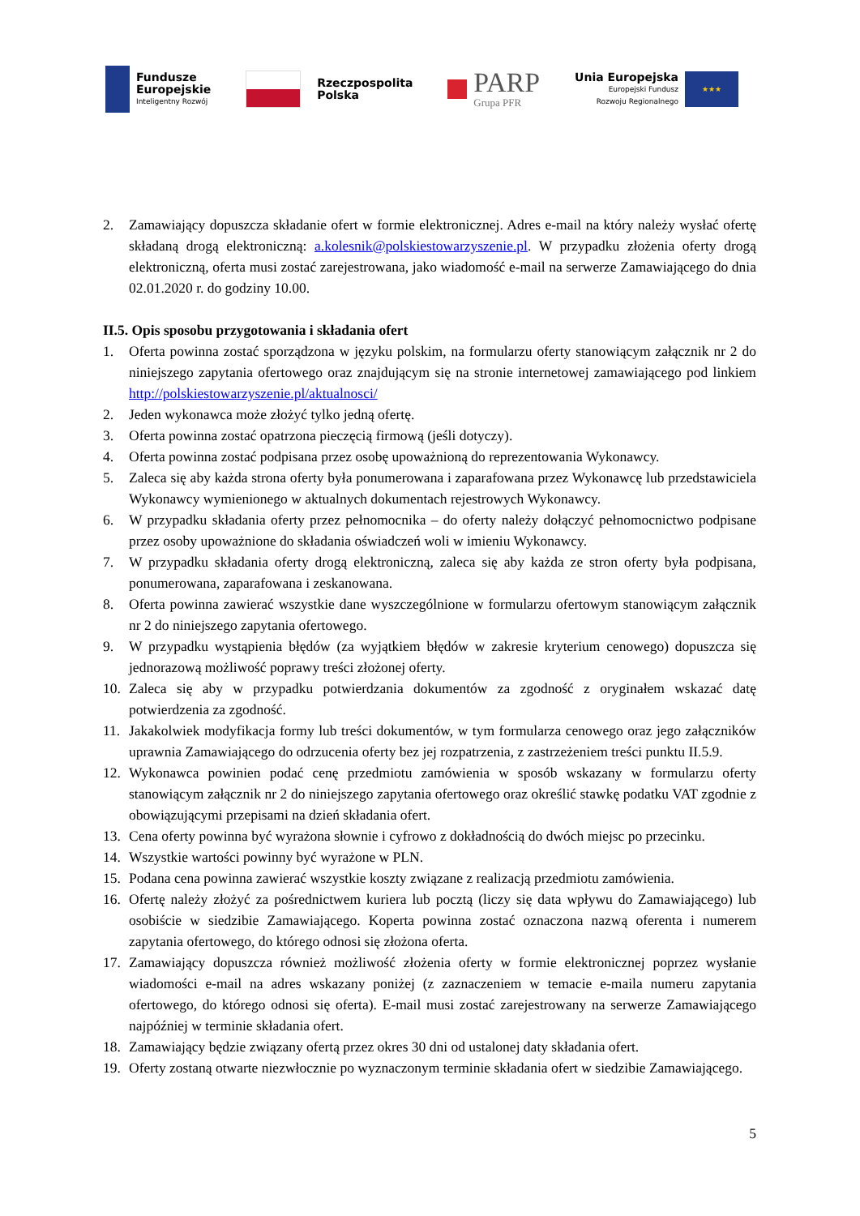Fundusze
Europejskie
Inteligentny Rozwój
Rzeczpospolita
Polska
PARP
Grupa PFR
Unia Europejska
Europejski Fundusz
Rozwoju Regionalnego
★★★
2. Zamawiający dopuszcza składanie ofert w formie elektronicznej. Adres e-mail na który należy wysłać ofertę składaną drogą elektroniczną: a.kolesnik@polskiestowarzyszenie.pl. W przypadku złożenia oferty drogą elektroniczną, oferta musi zostać zarejestrowana, jako wiadomość e-mail na serwerze Zamawiającego do dnia 02.01.2020 r. do godziny 10.00.
II.5. Opis sposobu przygotowania i składania ofert
1. Oferta powinna zostać sporządzona w języku polskim, na formularzu oferty stanowiącym załącznik nr 2 do niniejszego zapytania ofertowego oraz znajdującym się na stronie internetowej zamawiającego pod linkiem http://polskiestowarzyszenie.pl/aktualnosci/
2. Jeden wykonawca może złożyć tylko jedną ofertę.
3. Oferta powinna zostać opatrzona pieczęcią firmową (jeśli dotyczy).
4. Oferta powinna zostać podpisana przez osobę upoważnioną do reprezentowania Wykonawcy.
5. Zaleca się aby każda strona oferty była ponumerowana i zaparafowana przez Wykonawcę lub przedstawiciela Wykonawcy wymienionego w aktualnych dokumentach rejestrowych Wykonawcy.
6. W przypadku składania oferty przez pełnomocnika – do oferty należy dołączyć pełnomocnictwo podpisane przez osoby upoważnione do składania oświadczeń woli w imieniu Wykonawcy.
7. W przypadku składania oferty drogą elektroniczną, zaleca się aby każda ze stron oferty była podpisana, ponumerowana, zaparafowana i zeskanowana.
8. Oferta powinna zawierać wszystkie dane wyszczególnione w formularzu ofertowym stanowiącym załącznik nr 2 do niniejszego zapytania ofertowego.
9. W przypadku wystąpienia błędów (za wyjątkiem błędów w zakresie kryterium cenowego) dopuszcza się jednorazową możliwość poprawy treści złożonej oferty.
10. Zaleca się aby w przypadku potwierdzania dokumentów za zgodność z oryginałem wskazać datę potwierdzenia za zgodność.
11. Jakakolwiek modyfikacja formy lub treści dokumentów, w tym formularza cenowego oraz jego załączników uprawnia Zamawiającego do odrzucenia oferty bez jej rozpatrzenia, z zastrzeżeniem treści punktu II.5.9.
12. Wykonawca powinien podać cenę przedmiotu zamówienia w sposób wskazany w formularzu oferty stanowiącym załącznik nr 2 do niniejszego zapytania ofertowego oraz określić stawkę podatku VAT zgodnie z obowiązującymi przepisami na dzień składania ofert.
13. Cena oferty powinna być wyrażona słownie i cyfrowo z dokładnością do dwóch miejsc po przecinku.
14. Wszystkie wartości powinny być wyrażone w PLN.
15. Podana cena powinna zawierać wszystkie koszty związane z realizacją przedmiotu zamówienia.
16. Ofertę należy złożyć za pośrednictwem kuriera lub pocztą (liczy się data wpływu do Zamawiającego) lub osobiście w siedzibie Zamawiającego. Koperta powinna zostać oznaczona nazwą oferenta i numerem zapytania ofertowego, do którego odnosi się złożona oferta.
17. Zamawiający dopuszcza również możliwość złożenia oferty w formie elektronicznej poprzez wysłanie wiadomości e-mail na adres wskazany poniżej (z zaznaczeniem w temacie e-maila numeru zapytania ofertowego, do którego odnosi się oferta). E-mail musi zostać zarejestrowany na serwerze Zamawiającego najpóźniej w terminie składania ofert.
18. Zamawiający będzie związany ofertą przez okres 30 dni od ustalonej daty składania ofert.
19. Oferty zostaną otwarte niezwłocznie po wyznaczonym terminie składania ofert w siedzibie Zamawiającego.
5